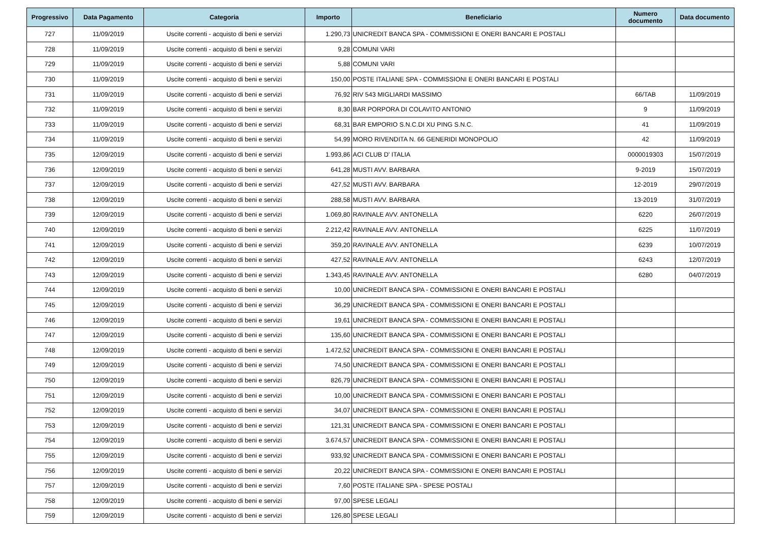| Progressivo | Data Pagamento | Categoria | Importo | Beneficiario | Numero documento | Data documento |
| --- | --- | --- | --- | --- | --- | --- |
| 727 | 11/09/2019 | Uscite correnti - acquisto di beni e servizi | 1.290,73 | UNICREDIT BANCA SPA - COMMISSIONI E ONERI BANCARI E POSTALI | | |
| 728 | 11/09/2019 | Uscite correnti - acquisto di beni e servizi | 9,28 | COMUNI VARI | | |
| 729 | 11/09/2019 | Uscite correnti - acquisto di beni e servizi | 5,88 | COMUNI VARI | | |
| 730 | 11/09/2019 | Uscite correnti - acquisto di beni e servizi | 150,00 | POSTE ITALIANE SPA - COMMISSIONI E ONERI BANCARI E POSTALI | | |
| 731 | 11/09/2019 | Uscite correnti - acquisto di beni e servizi | 76,92 | RIV 543 MIGLIARDI MASSIMO | 66/TAB | 11/09/2019 |
| 732 | 11/09/2019 | Uscite correnti - acquisto di beni e servizi | 8,30 | BAR PORPORA DI COLAVITO ANTONIO | 9 | 11/09/2019 |
| 733 | 11/09/2019 | Uscite correnti - acquisto di beni e servizi | 68,31 | BAR EMPORIO S.N.C.DI XU PING S.N.C. | 41 | 11/09/2019 |
| 734 | 11/09/2019 | Uscite correnti - acquisto di beni e servizi | 54,99 | MORO RIVENDITA N. 66 GENERIDI MONOPOLIO | 42 | 11/09/2019 |
| 735 | 12/09/2019 | Uscite correnti - acquisto di beni e servizi | 1.993,86 | ACI CLUB D' ITALIA | 0000019303 | 15/07/2019 |
| 736 | 12/09/2019 | Uscite correnti - acquisto di beni e servizi | 641,28 | MUSTI AVV. BARBARA | 9-2019 | 15/07/2019 |
| 737 | 12/09/2019 | Uscite correnti - acquisto di beni e servizi | 427,52 | MUSTI AVV. BARBARA | 12-2019 | 29/07/2019 |
| 738 | 12/09/2019 | Uscite correnti - acquisto di beni e servizi | 288,58 | MUSTI AVV. BARBARA | 13-2019 | 31/07/2019 |
| 739 | 12/09/2019 | Uscite correnti - acquisto di beni e servizi | 1.069,80 | RAVINALE AVV. ANTONELLA | 6220 | 26/07/2019 |
| 740 | 12/09/2019 | Uscite correnti - acquisto di beni e servizi | 2.212,42 | RAVINALE AVV. ANTONELLA | 6225 | 11/07/2019 |
| 741 | 12/09/2019 | Uscite correnti - acquisto di beni e servizi | 359,20 | RAVINALE AVV. ANTONELLA | 6239 | 10/07/2019 |
| 742 | 12/09/2019 | Uscite correnti - acquisto di beni e servizi | 427,52 | RAVINALE AVV. ANTONELLA | 6243 | 12/07/2019 |
| 743 | 12/09/2019 | Uscite correnti - acquisto di beni e servizi | 1.343,45 | RAVINALE AVV. ANTONELLA | 6280 | 04/07/2019 |
| 744 | 12/09/2019 | Uscite correnti - acquisto di beni e servizi | 10,00 | UNICREDIT BANCA SPA - COMMISSIONI E ONERI BANCARI E POSTALI | | |
| 745 | 12/09/2019 | Uscite correnti - acquisto di beni e servizi | 36,29 | UNICREDIT BANCA SPA - COMMISSIONI E ONERI BANCARI E POSTALI | | |
| 746 | 12/09/2019 | Uscite correnti - acquisto di beni e servizi | 19,61 | UNICREDIT BANCA SPA - COMMISSIONI E ONERI BANCARI E POSTALI | | |
| 747 | 12/09/2019 | Uscite correnti - acquisto di beni e servizi | 135,60 | UNICREDIT BANCA SPA - COMMISSIONI E ONERI BANCARI E POSTALI | | |
| 748 | 12/09/2019 | Uscite correnti - acquisto di beni e servizi | 1.472,52 | UNICREDIT BANCA SPA - COMMISSIONI E ONERI BANCARI E POSTALI | | |
| 749 | 12/09/2019 | Uscite correnti - acquisto di beni e servizi | 74,50 | UNICREDIT BANCA SPA - COMMISSIONI E ONERI BANCARI E POSTALI | | |
| 750 | 12/09/2019 | Uscite correnti - acquisto di beni e servizi | 826,79 | UNICREDIT BANCA SPA - COMMISSIONI E ONERI BANCARI E POSTALI | | |
| 751 | 12/09/2019 | Uscite correnti - acquisto di beni e servizi | 10,00 | UNICREDIT BANCA SPA - COMMISSIONI E ONERI BANCARI E POSTALI | | |
| 752 | 12/09/2019 | Uscite correnti - acquisto di beni e servizi | 34,07 | UNICREDIT BANCA SPA - COMMISSIONI E ONERI BANCARI E POSTALI | | |
| 753 | 12/09/2019 | Uscite correnti - acquisto di beni e servizi | 121,31 | UNICREDIT BANCA SPA - COMMISSIONI E ONERI BANCARI E POSTALI | | |
| 754 | 12/09/2019 | Uscite correnti - acquisto di beni e servizi | 3.674,57 | UNICREDIT BANCA SPA - COMMISSIONI E ONERI BANCARI E POSTALI | | |
| 755 | 12/09/2019 | Uscite correnti - acquisto di beni e servizi | 933,92 | UNICREDIT BANCA SPA - COMMISSIONI E ONERI BANCARI E POSTALI | | |
| 756 | 12/09/2019 | Uscite correnti - acquisto di beni e servizi | 20,22 | UNICREDIT BANCA SPA - COMMISSIONI E ONERI BANCARI E POSTALI | | |
| 757 | 12/09/2019 | Uscite correnti - acquisto di beni e servizi | 7,60 | POSTE ITALIANE SPA - SPESE POSTALI | | |
| 758 | 12/09/2019 | Uscite correnti - acquisto di beni e servizi | 97,00 | SPESE LEGALI | | |
| 759 | 12/09/2019 | Uscite correnti - acquisto di beni e servizi | 126,80 | SPESE LEGALI | | |